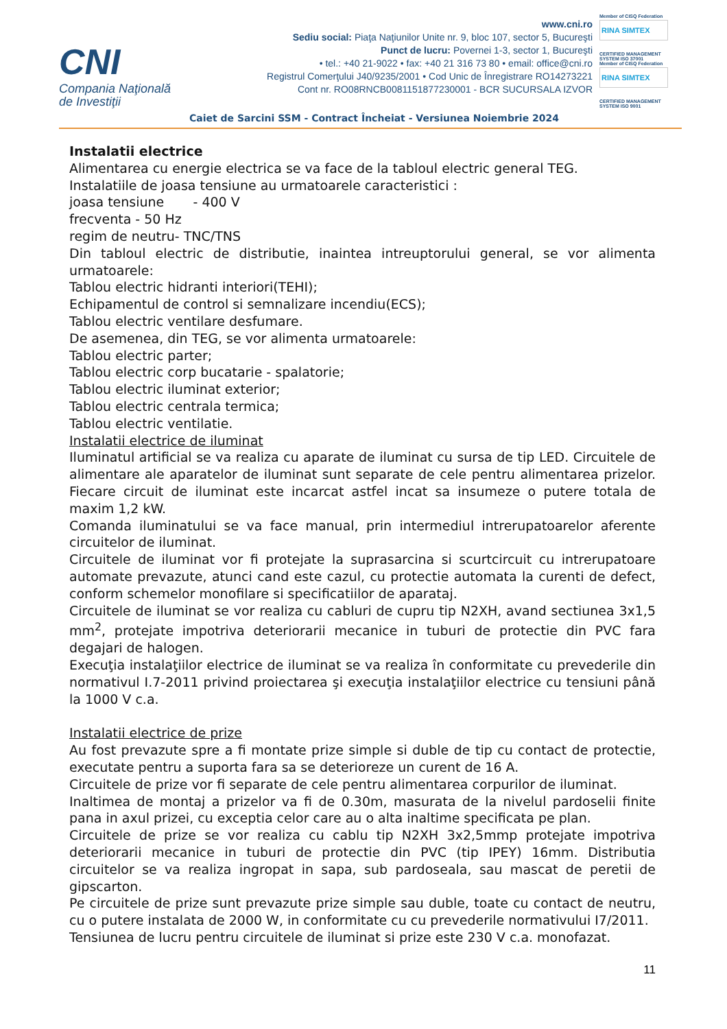CNI
Compania Naţională
de Investiţii
www.cni.ro
Sediu social: Piaţa Naţiunilor Unite nr. 9, bloc 107, sector 5, Bucureşti
Punct de lucru: Povernei 1-3, sector 1, Bucureşti
• tel.: +40 21-9022 • fax: +40 21 316 73 80 • email: office@cni.ro
Registrul Comerţului J40/9235/2001 • Cod Unic de Înregistrare RO14273221
Cont nr. RO08RNCB0081151877230001 - BCR SUCURSALA IZVOR
Member of CISQ Federation
RINA SIMTEX
CERTIFIED MANAGEMENT SYSTEM ISO 37001
Member of CISQ Federation
RINA SIMTEX
CERTIFIED MANAGEMENT SYSTEM ISO 9001
Caiet de Sarcini SSM - Contract Încheiat - Versiunea Noiembrie 2024
Instalatii electrice
Alimentarea cu energie electrica se va face de la tabloul electric general TEG.
Instalatiile de joasa tensiune au urmatoarele caracteristici :
joasa tensiune - 400 V
frecventa - 50 Hz
regim de neutru- TNC/TNS
Din tabloul electric de distributie, inaintea intreuptorului general, se vor alimenta urmatoarele:
Tablou electric hidranti interiori(TEHI);
Echipamentul de control si semnalizare incendiu(ECS);
Tablou electric ventilare desfumare.
De asemenea, din TEG, se vor alimenta urmatoarele:
Tablou electric parter;
Tablou electric corp bucatarie - spalatorie;
Tablou electric iluminat exterior;
Tablou electric centrala termica;
Tablou electric ventilatie.
Instalatii electrice de iluminat
Iluminatul artificial se va realiza cu aparate de iluminat cu sursa de tip LED. Circuitele de alimentare ale aparatelor de iluminat sunt separate de cele pentru alimentarea prizelor. Fiecare circuit de iluminat este incarcat astfel incat sa insumeze o putere totala de maxim 1,2 kW.
Comanda iluminatului se va face manual, prin intermediul intrerupatoarelor aferente circuitelor de iluminat.
Circuitele de iluminat vor fi protejate la suprasarcina si scurtcircuit cu intrerupatoare automate prevazute, atunci cand este cazul, cu protectie automata la curenti de defect, conform schemelor monofilare si specificatiilor de aparataj.
Circuitele de iluminat se vor realiza cu cabluri de cupru tip N2XH, avand sectiunea 3x1,5 mm<sup>2</sup>, protejate impotriva deteriorarii mecanice in tuburi de protectie din PVC fara degajari de halogen.
Execuţia instalaţiilor electrice de iluminat se va realiza în conformitate cu prevederile din normativul I.7-2011 privind proiectarea şi execuţia instalaţiilor electrice cu tensiuni până la 1000 V c.a.
Instalatii electrice de prize
Au fost prevazute spre a fi montate prize simple si duble de tip cu contact de protectie, executate pentru a suporta fara sa se deterioreze un curent de 16 A.
Circuitele de prize vor fi separate de cele pentru alimentarea corpurilor de iluminat.
Inaltimea de montaj a prizelor va fi de 0.30m, masurata de la nivelul pardoselii finite pana in axul prizei, cu exceptia celor care au o alta inaltime specificata pe plan.
Circuitele de prize se vor realiza cu cablu tip N2XH 3x2,5mmp protejate impotriva deteriorarii mecanice in tuburi de protectie din PVC (tip IPEY) 16mm. Distributia circuitelor se va realiza ingropat in sapa, sub pardoseala, sau mascat de peretii de gipscarton.
Pe circuitele de prize sunt prevazute prize simple sau duble, toate cu contact de neutru, cu o putere instalata de 2000 W, in conformitate cu cu prevederile normativului I7/2011.
Tensiunea de lucru pentru circuitele de iluminat si prize este 230 V c.a. monofazat.
11